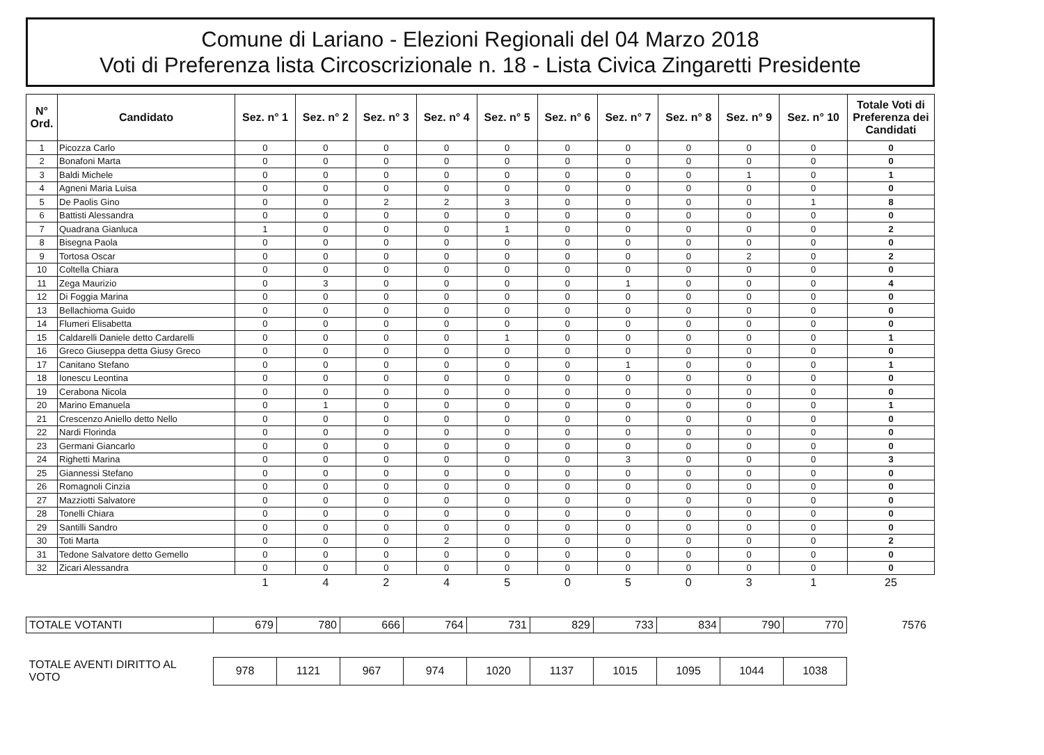Comune di Lariano - Elezioni Regionali del 04 Marzo 2018
Voti di Preferenza lista Circoscrizionale n. 18 - Lista Civica Zingaretti Presidente
| N° Ord. | Candidato | Sez. n° 1 | Sez. n° 2 | Sez. n° 3 | Sez. n° 4 | Sez. n° 5 | Sez. n° 6 | Sez. n° 7 | Sez. n° 8 | Sez. n° 9 | Sez. n° 10 | Totale Voti di Preferenza dei Candidati |
| --- | --- | --- | --- | --- | --- | --- | --- | --- | --- | --- | --- | --- |
| 1 | Picozza Carlo | 0 | 0 | 0 | 0 | 0 | 0 | 0 | 0 | 0 | 0 | 0 |
| 2 | Bonafoni Marta | 0 | 0 | 0 | 0 | 0 | 0 | 0 | 0 | 0 | 0 | 0 |
| 3 | Baldi Michele | 0 | 0 | 0 | 0 | 0 | 0 | 0 | 0 | 1 | 0 | 1 |
| 4 | Agneni Maria Luisa | 0 | 0 | 0 | 0 | 0 | 0 | 0 | 0 | 0 | 0 | 0 |
| 5 | De Paolis Gino | 0 | 0 | 2 | 2 | 3 | 0 | 0 | 0 | 0 | 1 | 8 |
| 6 | Battisti Alessandra | 0 | 0 | 0 | 0 | 0 | 0 | 0 | 0 | 0 | 0 | 0 |
| 7 | Quadrana Gianluca | 1 | 0 | 0 | 0 | 1 | 0 | 0 | 0 | 0 | 0 | 2 |
| 8 | Bisegna Paola | 0 | 0 | 0 | 0 | 0 | 0 | 0 | 0 | 0 | 0 | 0 |
| 9 | Tortosa Oscar | 0 | 0 | 0 | 0 | 0 | 0 | 0 | 0 | 2 | 0 | 2 |
| 10 | Coltella Chiara | 0 | 0 | 0 | 0 | 0 | 0 | 0 | 0 | 0 | 0 | 0 |
| 11 | Zega Maurizio | 0 | 3 | 0 | 0 | 0 | 0 | 1 | 0 | 0 | 0 | 4 |
| 12 | Di Foggia Marina | 0 | 0 | 0 | 0 | 0 | 0 | 0 | 0 | 0 | 0 | 0 |
| 13 | Bellachioma Guido | 0 | 0 | 0 | 0 | 0 | 0 | 0 | 0 | 0 | 0 | 0 |
| 14 | Flumeri Elisabetta | 0 | 0 | 0 | 0 | 0 | 0 | 0 | 0 | 0 | 0 | 0 |
| 15 | Caldarelli Daniele detto Cardarelli | 0 | 0 | 0 | 0 | 1 | 0 | 0 | 0 | 0 | 0 | 1 |
| 16 | Greco Giuseppa detta Giusy Greco | 0 | 0 | 0 | 0 | 0 | 0 | 0 | 0 | 0 | 0 | 0 |
| 17 | Canitano Stefano | 0 | 0 | 0 | 0 | 0 | 0 | 1 | 0 | 0 | 0 | 1 |
| 18 | Ionescu Leontina | 0 | 0 | 0 | 0 | 0 | 0 | 0 | 0 | 0 | 0 | 0 |
| 19 | Cerabona Nicola | 0 | 0 | 0 | 0 | 0 | 0 | 0 | 0 | 0 | 0 | 0 |
| 20 | Marino Emanuela | 0 | 1 | 0 | 0 | 0 | 0 | 0 | 0 | 0 | 0 | 1 |
| 21 | Crescenzo Aniello detto Nello | 0 | 0 | 0 | 0 | 0 | 0 | 0 | 0 | 0 | 0 | 0 |
| 22 | Nardi Florinda | 0 | 0 | 0 | 0 | 0 | 0 | 0 | 0 | 0 | 0 | 0 |
| 23 | Germani Giancarlo | 0 | 0 | 0 | 0 | 0 | 0 | 0 | 0 | 0 | 0 | 0 |
| 24 | Righetti Marina | 0 | 0 | 0 | 0 | 0 | 0 | 3 | 0 | 0 | 0 | 3 |
| 25 | Giannessi Stefano | 0 | 0 | 0 | 0 | 0 | 0 | 0 | 0 | 0 | 0 | 0 |
| 26 | Romagnoli Cinzia | 0 | 0 | 0 | 0 | 0 | 0 | 0 | 0 | 0 | 0 | 0 |
| 27 | Mazziotti Salvatore | 0 | 0 | 0 | 0 | 0 | 0 | 0 | 0 | 0 | 0 | 0 |
| 28 | Tonelli Chiara | 0 | 0 | 0 | 0 | 0 | 0 | 0 | 0 | 0 | 0 | 0 |
| 29 | Santilli Sandro | 0 | 0 | 0 | 0 | 0 | 0 | 0 | 0 | 0 | 0 | 0 |
| 30 | Toti Marta | 0 | 0 | 0 | 2 | 0 | 0 | 0 | 0 | 0 | 0 | 2 |
| 31 | Tedone Salvatore detto Gemello | 0 | 0 | 0 | 0 | 0 | 0 | 0 | 0 | 0 | 0 | 0 |
| 32 | Zicari Alessandra | 0 | 0 | 0 | 0 | 0 | 0 | 0 | 0 | 0 | 0 | 0 |
| | | 1 | 4 | 2 | 4 | 5 | 0 | 5 | 0 | 3 | 1 | 25 |
| TOTALE VOTANTI | 679 | 780 | 666 | 764 | 731 | 829 | 733 | 834 | 790 | 770 | 7576 |
| TOTALE AVENTI DIRITTO AL VOTO | 978 | 1121 | 967 | 974 | 1020 | 1137 | 1015 | 1095 | 1044 | 1038 | |